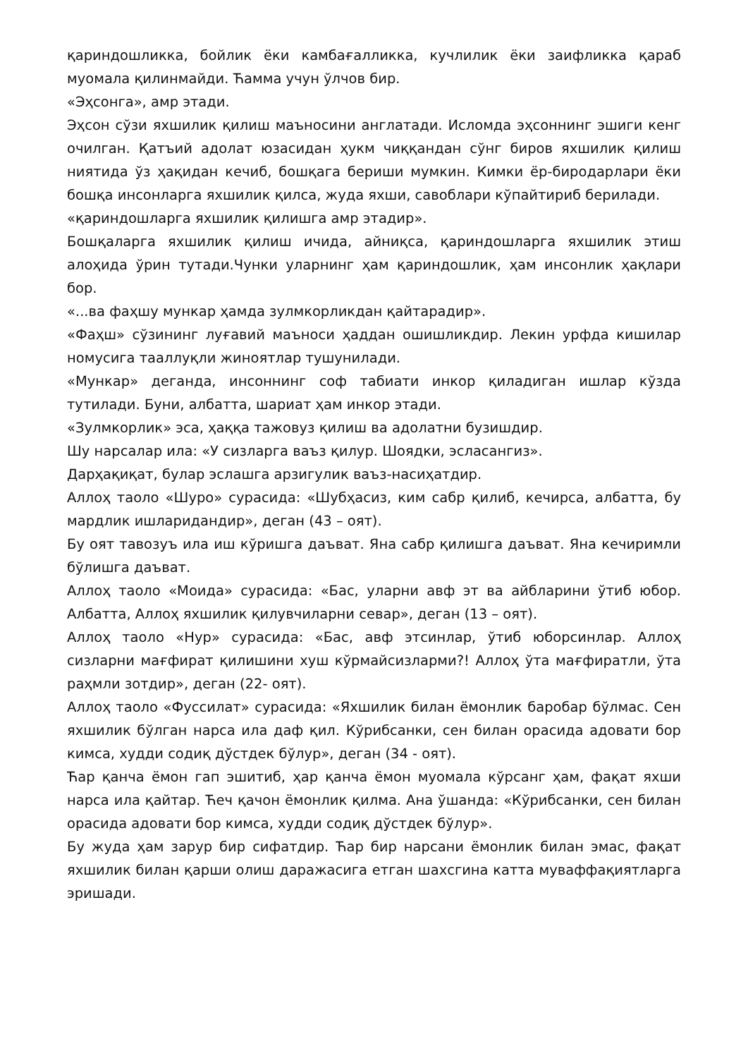қариндошликка, бойлик ёки камбағалликка, кучлилик ёки заифликка қараб муомала қилинмайди. Ћамма учун ўлчов бир.
«Эҳсонга», амр этади.
Эҳсон сўзи яхшилик қилиш маъносини англатади. Исломда эҳсоннинг эшиги кенг очилган. Қатъий адолат юзасидан ҳукм чиққандан сўнг биров яхшилик қилиш ниятида ўз ҳақидан кечиб, бошқага бериши мумкин. Кимки ёр-биродарлари ёки бошқа инсонларга яхшилик қилса, жуда яхши, савоблари кўпайтириб берилади.
«қариндошларга яхшилик қилишга амр этадир».
Бошқаларга яхшилик қилиш ичида, айниқса, қариндошларга яхшилик этиш алоҳида ўрин тутади.Чунки уларнинг ҳам қариндошлик, ҳам инсонлик ҳақлари бор.
«...ва фаҳшу мункар ҳамда зулмкорликдан қайтарадир».
«Фаҳш» сўзининг луғавий маъноси ҳаддан ошишликдир. Лекин урфда кишилар номусига тааллуқли жиноятлар тушунилади.
«Мункар» деганда, инсоннинг соф табиати инкор қиладиган ишлар кўзда тутилади. Буни, албатта, шариат ҳам инкор этади.
«Зулмкорлик» эса, ҳаққа тажовуз қилиш ва адолатни бузишдир.
Шу нарсалар ила: «У сизларга ваъз қилур. Шоядки, эсласангиз».
Дарҳақиқат, булар эслашга арзигулик ваъз-насиҳатдир.
Аллоҳ таоло «Шуро» сурасида: «Шубҳасиз, ким сабр қилиб, кечирса, албатта, бу мардлик ишларидандир», деган (43 – оят).
Бу оят тавозуъ ила иш кўришга даъват. Яна сабр қилишга даъват. Яна кечиримли бўлишга даъват.
Аллоҳ таоло «Моида» сурасида: «Бас, уларни авф эт ва айбларини ўтиб юбор. Албатта, Аллоҳ яхшилик қилувчиларни севар», деган (13 – оят).
Аллоҳ таоло «Нур» сурасида: «Бас, авф этсинлар, ўтиб юборсинлар. Аллоҳ сизларни мағфират қилишини хуш кўрмайсизларми?! Аллоҳ ўта мағфиратли, ўта раҳмли зотдир», деган (22- оят).
Аллоҳ таоло «Фуссилат» сурасида: «Яхшилик билан ёмонлик баробар бўлмас. Сен яхшилик бўлган нарса ила даф қил. Кўрибсанки, сен билан орасида адовати бор кимса, худди содиқ дўстдек бўлур», деган (34 - оят).
Ћар қанча ёмон гап эшитиб, ҳар қанча ёмон муомала кўрсанг ҳам, фақат яхши нарса ила қайтар. Ћеч қачон ёмонлик қилма. Ана ўшанда: «Кўрибсанки, сен билан орасида адовати бор кимса, худди содиқ дўстдек бўлур».
Бу жуда ҳам зарур бир сифатдир. Ћар бир нарсани ёмонлик билан эмас, фақат яхшилик билан қарши олиш даражасига етган шахсгина катта муваффақиятларга эришади.